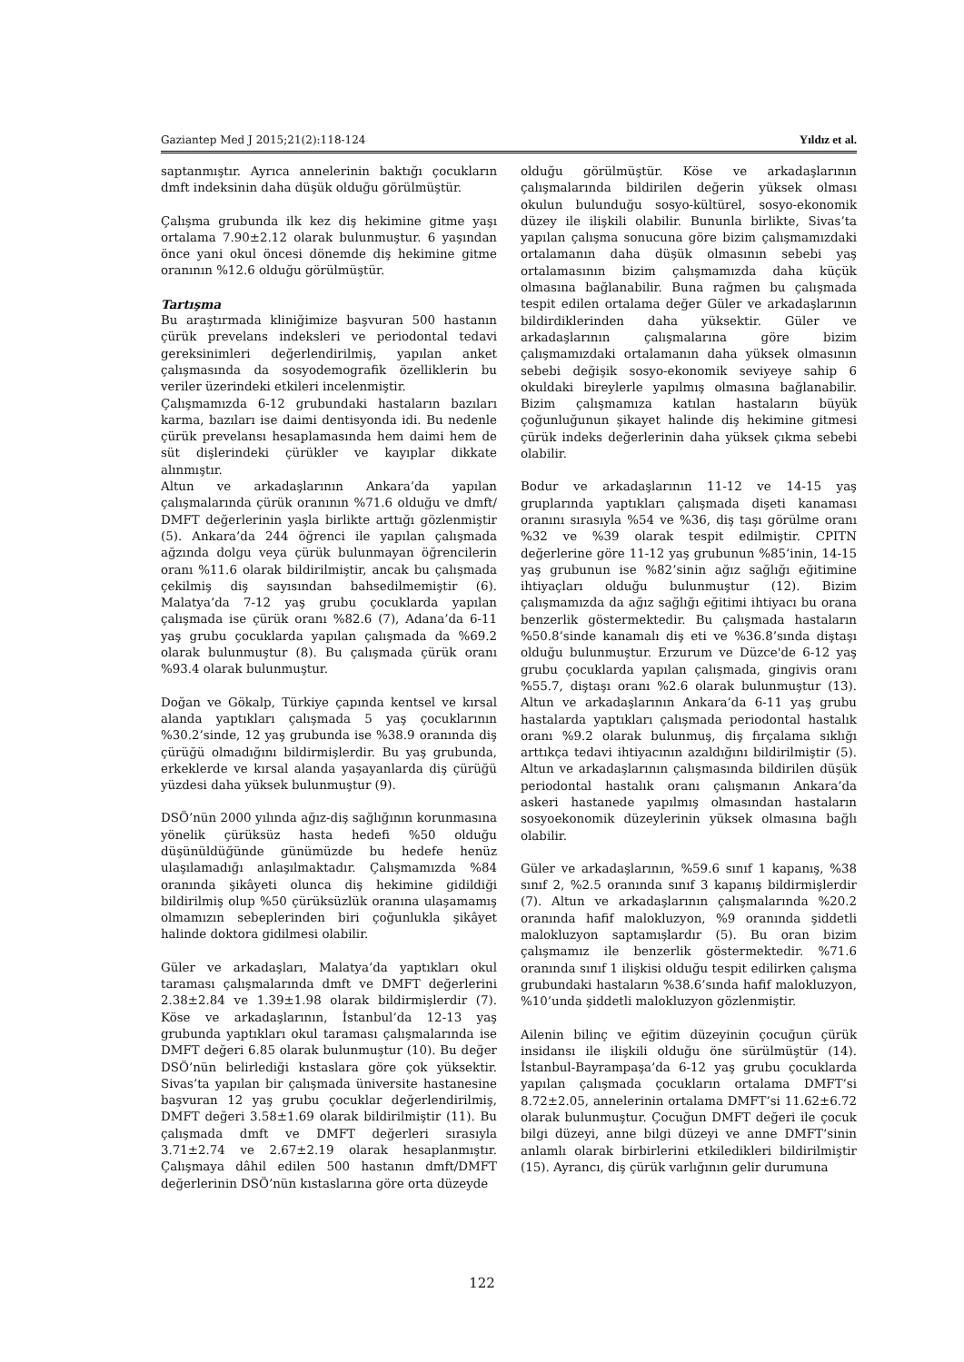Gaziantep Med J 2015;21(2):118-124 Yıldız et al.
saptanmıştır. Ayrıca annelerinin baktığı çocukların dmft indeksinin daha düşük olduğu görülmüştür.
Çalışma grubunda ilk kez diş hekimine gitme yaşı ortalama 7.90±2.12 olarak bulunmuştur. 6 yaşından önce yani okul öncesi dönemde diş hekimine gitme oranının %12.6 olduğu görülmüştür.
Tartışma
Bu araştırmada kliniğimize başvuran 500 hastanın çürük prevelans indeksleri ve periodontal tedavi gereksinimleri değerlendirilmiş, yapılan anket çalışmasında da sosyodemografik özelliklerin bu veriler üzerindeki etkileri incelenmiştir.
Çalışmamızda 6-12 grubundaki hastaların bazıları karma, bazıları ise daimi dentisyonda idi. Bu nedenle çürük prevelansı hesaplamasında hem daimi hem de süt dişlerindeki çürükler ve kayıplar dikkate alınmıştır.
Altun ve arkadaşlarının Ankara’da yapılan çalışmalarında çürük oranının %71.6 olduğu ve dmft/ DMFT değerlerinin yaşla birlikte arttığı gözlenmiştir (5). Ankara’da 244 öğrenci ile yapılan çalışmada ağzında dolgu veya çürük bulunmayan öğrencilerin oranı %11.6 olarak bildirilmiştir, ancak bu çalışmada çekilmiş diş sayısından bahsedilmemiştir (6). Malatya’da 7-12 yaş grubu çocuklarda yapılan çalışmada ise çürük oranı %82.6 (7), Adana’da 6-11 yaş grubu çocuklarda yapılan çalışmada da %69.2 olarak bulunmuştur (8). Bu çalışmada çürük oranı %93.4 olarak bulunmuştur.
Doğan ve Gökalp, Türkiye çapında kentsel ve kırsal alanda yaptıkları çalışmada 5 yaş çocuklarının %30.2’sinde, 12 yaş grubunda ise %38.9 oranında diş çürüğü olmadığını bildirmişlerdir. Bu yaş grubunda, erkeklerde ve kırsal alanda yaşayanlarda diş çürüğü yüzdesi daha yüksek bulunmuştur (9).
DSÖ’nün 2000 yılında ağız-diş sağlığının korunmasına yönelik çürüksüz hasta hedefi %50 olduğu düşünüldüğünde günümüzde bu hedefe henüz ulaşılamadığı anlaşılmaktadır. Çalışmamızda %84 oranında şikâyeti olunca diş hekimine gidildiği bildirilmiş olup %50 çürüksüzlük oranına ulaşamamış olmamızın sebeplerinden biri çoğunlukla şikâyet halinde doktora gidilmesi olabilir.
Güler ve arkadaşları, Malatya’da yaptıkları okul taraması çalışmalarında dmft ve DMFT değerlerini 2.38±2.84 ve 1.39±1.98 olarak bildirmişlerdir (7). Köse ve arkadaşlarının, İstanbul’da 12-13 yaş grubunda yaptıkları okul taraması çalışmalarında ise DMFT değeri 6.85 olarak bulunmuştur (10). Bu değer DSÖ’nün belirlediği kıstaslara göre çok yüksektir. Sivas’ta yapılan bir çalışmada üniversite hastanesine başvuran 12 yaş grubu çocuklar değerlendirilmiş, DMFT değeri 3.58±1.69 olarak bildirilmiştir (11). Bu çalışmada dmft ve DMFT değerleri sırasıyla 3.71±2.74 ve 2.67±2.19 olarak hesaplanmıştır. Çalışmaya dâhil edilen 500 hastanın dmft/DMFT değerlerinin DSÖ’nün kıstaslarına göre orta düzeyde
olduğu görülmüştür. Köse ve arkadaşlarının çalışmalarında bildirilen değerin yüksek olması okulun bulunduğu sosyo-kültürel, sosyo-ekonomik düzey ile ilişkili olabilir. Bununla birlikte, Sivas’ta yapılan çalışma sonucuna göre bizim çalışmamızdaki ortalamanın daha düşük olmasının sebebi yaş ortalamasının bizim çalışmamızda daha küçük olmasına bağlanabilir. Buna rağmen bu çalışmada tespit edilen ortalama değer Güler ve arkadaşlarının bildirdiklerinden daha yüksektir. Güler ve arkadaşlarının çalışmalarına göre bizim çalışmamızdaki ortalamanın daha yüksek olmasının sebebi değişik sosyo-ekonomik seviyeye sahip 6 okuldaki bireylerle yapılmış olmasına bağlanabilir. Bizim çalışmamıza katılan hastaların büyük çoğunluğunun şikayet halinde diş hekimine gitmesi çürük indeks değerlerinin daha yüksek çıkma sebebi olabilir.
Bodur ve arkadaşlarının 11-12 ve 14-15 yaş gruplarında yaptıkları çalışmada dişeti kanaması oranını sırasıyla %54 ve %36, diş taşı görülme oranı %32 ve %39 olarak tespit edilmiştir. CPITN değerlerine göre 11-12 yaş grubunun %85’inin, 14-15 yaş grubunun ise %82’sinin ağız sağlığı eğitimine ihtiyaçları olduğu bulunmuştur (12). Bizim çalışmamızda da ağız sağlığı eğitimi ihtiyacı bu orana benzerlik göstermektedir. Bu çalışmada hastaların %50.8’sinde kanamalı diş eti ve %36.8’sında diştaşı olduğu bulunmuştur. Erzurum ve Düzce'de 6-12 yaş grubu çocuklarda yapılan çalışmada, gingivis oranı %55.7, diştaşı oranı %2.6 olarak bulunmuştur (13). Altun ve arkadaşlarının Ankara’da 6-11 yaş grubu hastalarda yaptıkları çalışmada periodontal hastalık oranı %9.2 olarak bulunmuş, diş fırçalama sıklığı arttıkça tedavi ihtiyacının azaldığını bildirilmiştir (5). Altun ve arkadaşlarının çalışmasında bildirilen düşük periodontal hastalık oranı çalışmanın Ankara’da askeri hastanede yapılmış olmasından hastaların sosyoekonomik düzeylerinin yüksek olmasına bağlı olabilir.
Güler ve arkadaşlarının, %59.6 sınıf 1 kapanış, %38 sınıf 2, %2.5 oranında sınıf 3 kapanış bildirmişlerdir (7). Altun ve arkadaşlarının çalışmalarında %20.2 oranında hafif malokluzyon, %9 oranında şiddetli malokluzyon saptamışlardır (5). Bu oran bizim çalışmamız ile benzerlik göstermektedir. %71.6 oranında sınıf 1 ilişkisi olduğu tespit edilirken çalışma grubundaki hastaların %38.6’sında hafif malokluzyon, %10’unda şiddetli malokluzyon gözlenmiştir.
Ailenin bilinç ve eğitim düzeyinin çocuğun çürük insidansı ile ilişkili olduğu öne sürülmüştür (14). İstanbul-Bayrampaşa’da 6-12 yaş grubu çocuklarda yapılan çalışmada çocukların ortalama DMFT’si 8.72±2.05, annelerinin ortalama DMFT’si 11.62±6.72 olarak bulunmuştur. Çocuğun DMFT değeri ile çocuk bilgi düzeyi, anne bilgi düzeyi ve anne DMFT’sinin anlamlı olarak birbirlerini etkiledikleri bildirilmiştir (15). Ayrancı, diş çürük varlığının gelir durumuna
122